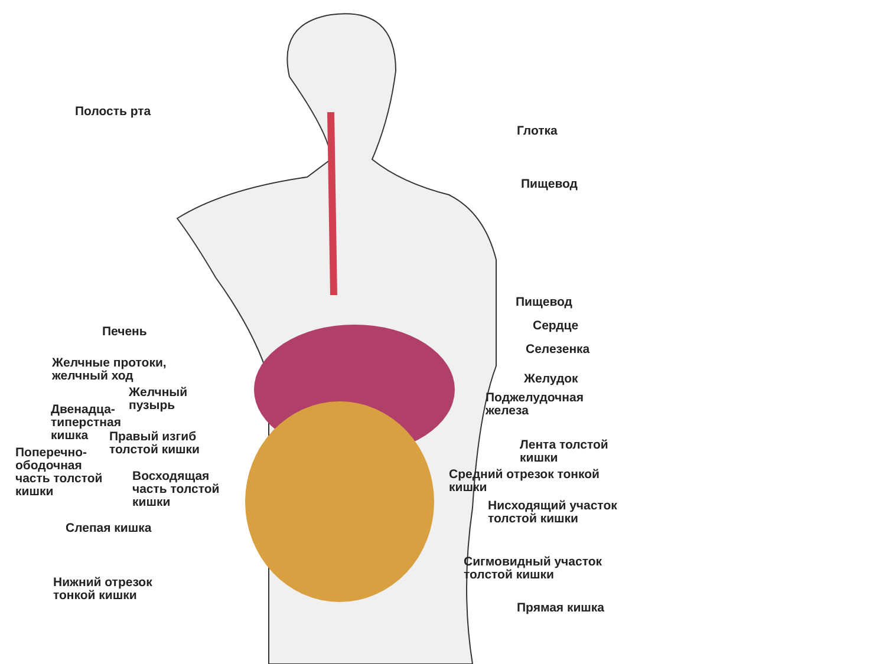Полость рта
Глотка
Пищевод
Пищевод
Сердце
Печень
Селезенка
Желчные протоки,
желчный ход
Желудок
Желчный
пузырь
Поджелудочная
железа
Двенадца-
типерстная
кишка
Правый изгиб
толстой кишки
Лента толстой
кишки
Поперечно-
ободочная
часть толстой
кишки
Восходящая
часть толстой
кишки
Средний отрезок тонкой
кишки
Нисходящий участок
толстой кишки
Слепая кишка
Сигмовидный участок
толстой кишки
Нижний отрезок
тонкой кишки
Прямая кишка